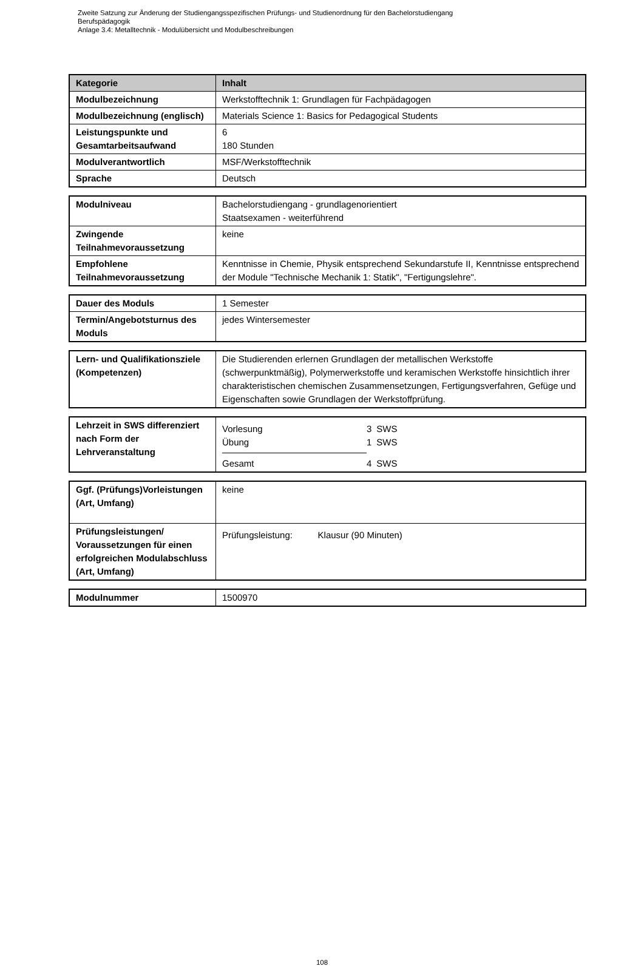Zweite Satzung zur Änderung der Studiengangsspezifischen Prüfungs- und Studienordnung für den Bachelorstudiengang
Berufspädagogik
Anlage 3.4: Metalltechnik - Modulübersicht und Modulbeschreibungen
| Kategorie | Inhalt |
| --- | --- |
| Modulbezeichnung | Werkstofftechnik 1: Grundlagen für Fachpädagogen |
| Modulbezeichnung (englisch) | Materials Science 1: Basics for Pedagogical Students |
| Leistungspunkte und Gesamtarbeitsaufwand | 6 180 Stunden |
| Modulverantwortlich | MSF/Werkstofftechnik |
| Sprache | Deutsch |
| Modulniveau | Bachelorstudiengang - grundlagenorientiert Staatsexamen - weiterführend |
| Zwingende Teilnahmevoraussetzung | keine |
| Empfohlene Teilnahmevoraussetzung | Kenntnisse in Chemie, Physik entsprechend Sekundarstufe II, Kenntnisse entsprechend der Module "Technische Mechanik 1: Statik", "Fertigungslehre". |
| Dauer des Moduls | 1 Semester |
| Termin/Angebotsturnus des Moduls | jedes Wintersemester |
| Lern- und Qualifikationsziele (Kompetenzen) | Die Studierenden erlernen Grundlagen der metallischen Werkstoffe (schwerpunktmäßig), Polymerwerkstoffe und keramischen Werkstoffe hinsichtlich ihrer charakteristischen chemischen Zusammensetzungen, Fertigungsverfahren, Gefüge und Eigenschaften sowie Grundlagen der Werkstoffprüfung. |
| Lehrzeit in SWS differenziert nach Form der Lehrveranstaltung | / Vorlesung / 3 / SWS / / Übung / 1 / SWS / / Gesamt / 4 / SWS / |
| Ggf. (Prüfungs)Vorleistungen (Art, Umfang) | keine |
| Prüfungsleistungen/ Voraussetzungen für einen erfolgreichen Modulabschluss (Art, Umfang) | Prüfungsleistung: Klausur (90 Minuten) |
| Modulnummer | 1500970 |
108